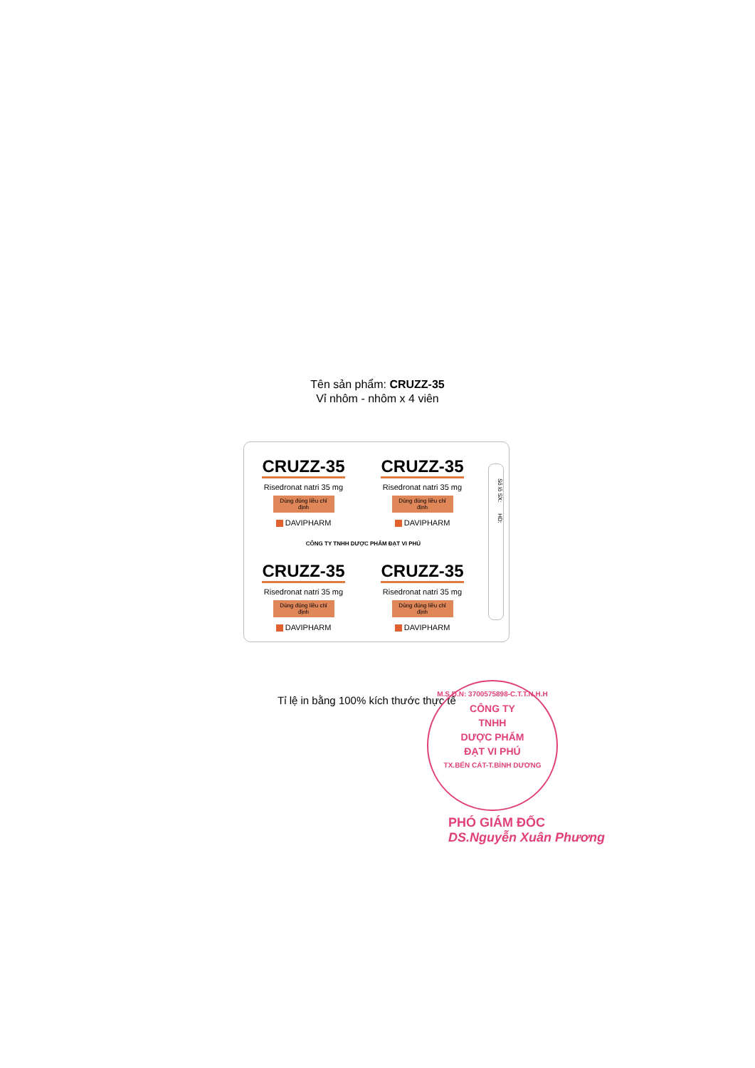Tên sản phẩm: CRUZZ-35
Vỉ nhôm - nhôm x 4 viên
CRUZZ-35
Risedronat natri 35 mg
Dùng đúng liều chỉ định
DAVIPHARM
CRUZZ-35
Risedronat natri 35 mg
Dùng đúng liều chỉ định
DAVIPHARM
CÔNG TY TNHH DƯỢC PHẨM ĐẠT VI PHÚ
CRUZZ-35
Risedronat natri 35 mg
Dùng đúng liều chỉ định
DAVIPHARM
CRUZZ-35
Risedronat natri 35 mg
Dùng đúng liều chỉ định
DAVIPHARM
Số lô SX: HD:
Tỉ lệ in bằng 100% kích thước thực tế
M.S.D.N: 3700575898-C.T.T.N.H.H
CÔNG TY
TNHH
DƯỢC PHẨM
ĐẠT VI PHÚ
TX.BẾN CÁT-T.BÌNH DƯƠNG
PHÓ GIÁM ĐỐC
DS.Nguyễn Xuân Phương